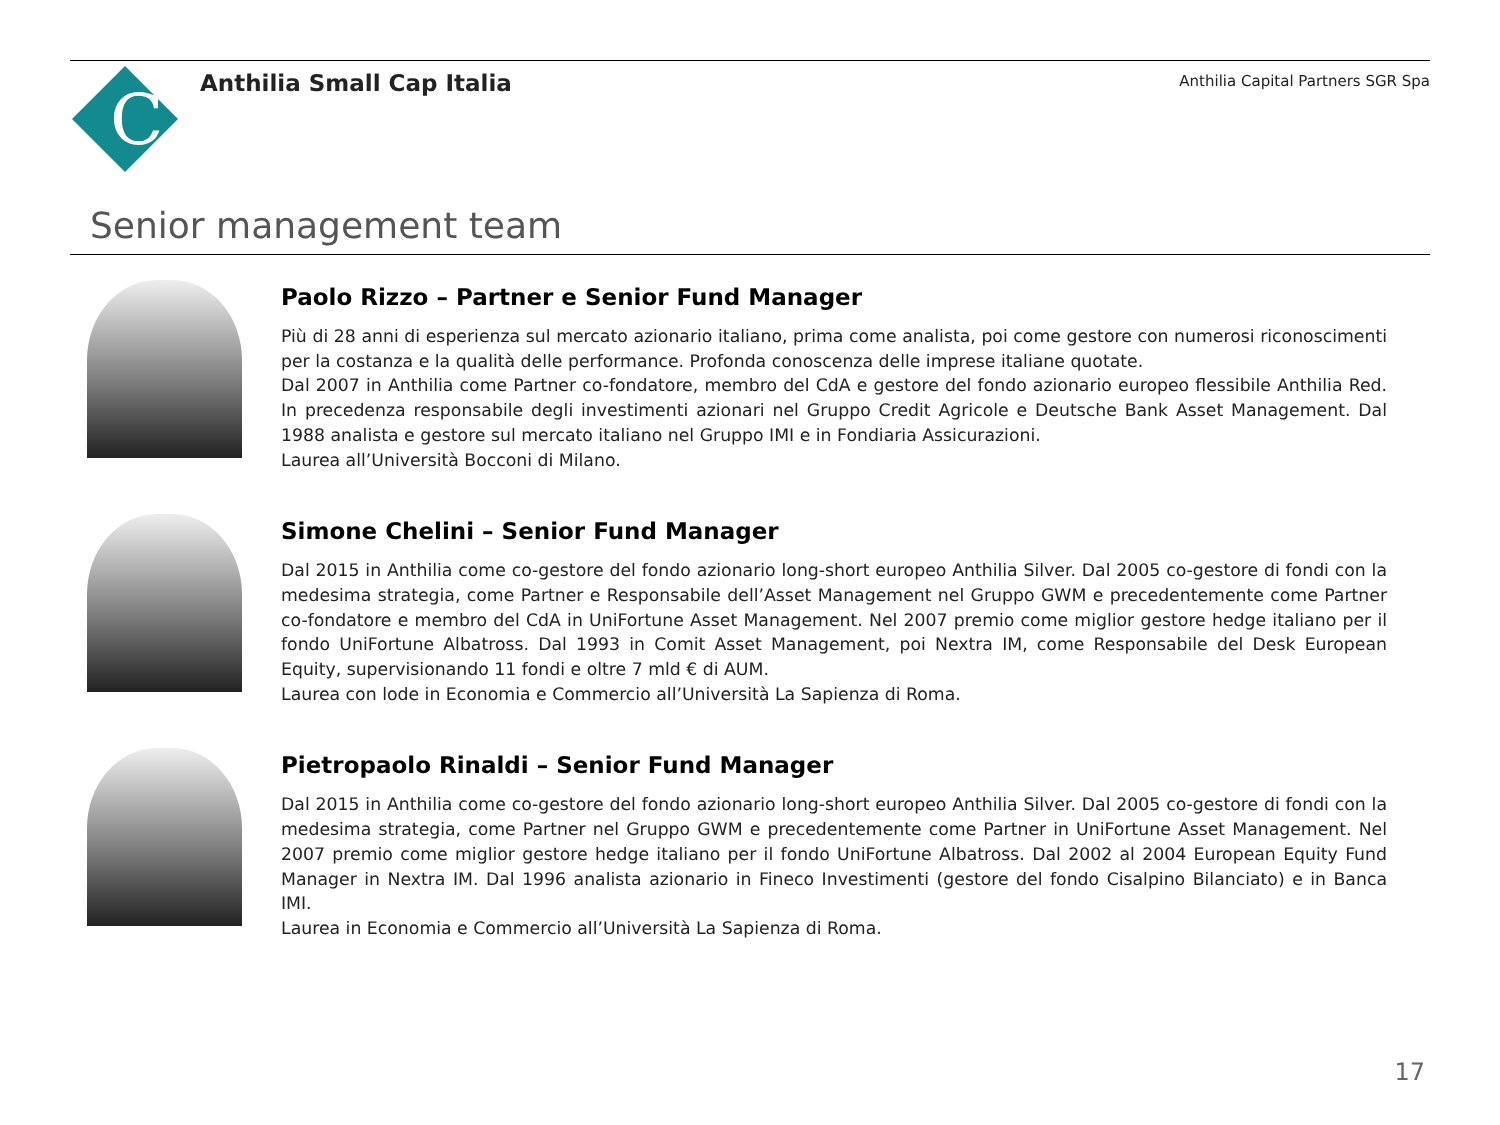C
Anthilia Small Cap Italia
Anthilia Capital Partners SGR Spa
Senior management team
Paolo Rizzo – Partner e Senior Fund Manager
Più di 28 anni di esperienza sul mercato azionario italiano, prima come analista, poi come gestore con numerosi riconoscimenti per la costanza e la qualità delle performance. Profonda conoscenza delle imprese italiane quotate.
Dal 2007 in Anthilia come Partner co-fondatore, membro del CdA e gestore del fondo azionario europeo flessibile Anthilia Red. In precedenza responsabile degli investimenti azionari nel Gruppo Credit Agricole e Deutsche Bank Asset Management. Dal 1988 analista e gestore sul mercato italiano nel Gruppo IMI e in Fondiaria Assicurazioni.
Laurea all’Università Bocconi di Milano.
Simone Chelini – Senior Fund Manager
Dal 2015 in Anthilia come co-gestore del fondo azionario long-short europeo Anthilia Silver. Dal 2005 co-gestore di fondi con la medesima strategia, come Partner e Responsabile dell’Asset Management nel Gruppo GWM e precedentemente come Partner co-fondatore e membro del CdA in UniFortune Asset Management. Nel 2007 premio come miglior gestore hedge italiano per il fondo UniFortune Albatross. Dal 1993 in Comit Asset Management, poi Nextra IM, come Responsabile del Desk European Equity, supervisionando 11 fondi e oltre 7 mld € di AUM.
Laurea con lode in Economia e Commercio all’Università La Sapienza di Roma.
Pietropaolo Rinaldi – Senior Fund Manager
Dal 2015 in Anthilia come co-gestore del fondo azionario long-short europeo Anthilia Silver. Dal 2005 co-gestore di fondi con la medesima strategia, come Partner nel Gruppo GWM e precedentemente come Partner in UniFortune Asset Management. Nel 2007 premio come miglior gestore hedge italiano per il fondo UniFortune Albatross. Dal 2002 al 2004 European Equity Fund Manager in Nextra IM. Dal 1996 analista azionario in Fineco Investimenti (gestore del fondo Cisalpino Bilanciato) e in Banca IMI.
Laurea in Economia e Commercio all’Università La Sapienza di Roma.
17